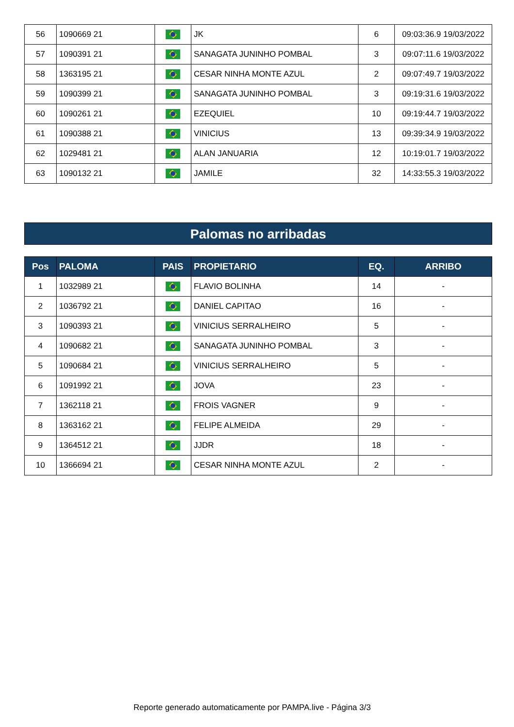| 56 | 1090669 21 | | JK | 6 | 09:03:36.9 19/03/2022 |
| 57 | 1090391 21 | | SANAGATA JUNINHO POMBAL | 3 | 09:07:11.6 19/03/2022 |
| 58 | 1363195 21 | | CESAR NINHA MONTE AZUL | 2 | 09:07:49.7 19/03/2022 |
| 59 | 1090399 21 | | SANAGATA JUNINHO POMBAL | 3 | 09:19:31.6 19/03/2022 |
| 60 | 1090261 21 | | EZEQUIEL | 10 | 09:19:44.7 19/03/2022 |
| 61 | 1090388 21 | | VINICIUS | 13 | 09:39:34.9 19/03/2022 |
| 62 | 1029481 21 | | ALAN JANUARIA | 12 | 10:19:01.7 19/03/2022 |
| 63 | 1090132 21 | | JAMILE | 32 | 14:33:55.3 19/03/2022 |
Palomas no arribadas
| Pos | PALOMA | PAIS | PROPIETARIO | EQ. | ARRIBO |
| --- | --- | --- | --- | --- | --- |
| 1 | 1032989 21 | | FLAVIO BOLINHA | 14 | - |
| 2 | 1036792 21 | | DANIEL CAPITAO | 16 | - |
| 3 | 1090393 21 | | VINICIUS SERRALHEIRO | 5 | - |
| 4 | 1090682 21 | | SANAGATA JUNINHO POMBAL | 3 | - |
| 5 | 1090684 21 | | VINICIUS SERRALHEIRO | 5 | - |
| 6 | 1091992 21 | | JOVA | 23 | - |
| 7 | 1362118 21 | | FROIS VAGNER | 9 | - |
| 8 | 1363162 21 | | FELIPE ALMEIDA | 29 | - |
| 9 | 1364512 21 | | JJDR | 18 | - |
| 10 | 1366694 21 | | CESAR NINHA MONTE AZUL | 2 | - |
Reporte generado automaticamente por PAMPA.live - Página 3/3